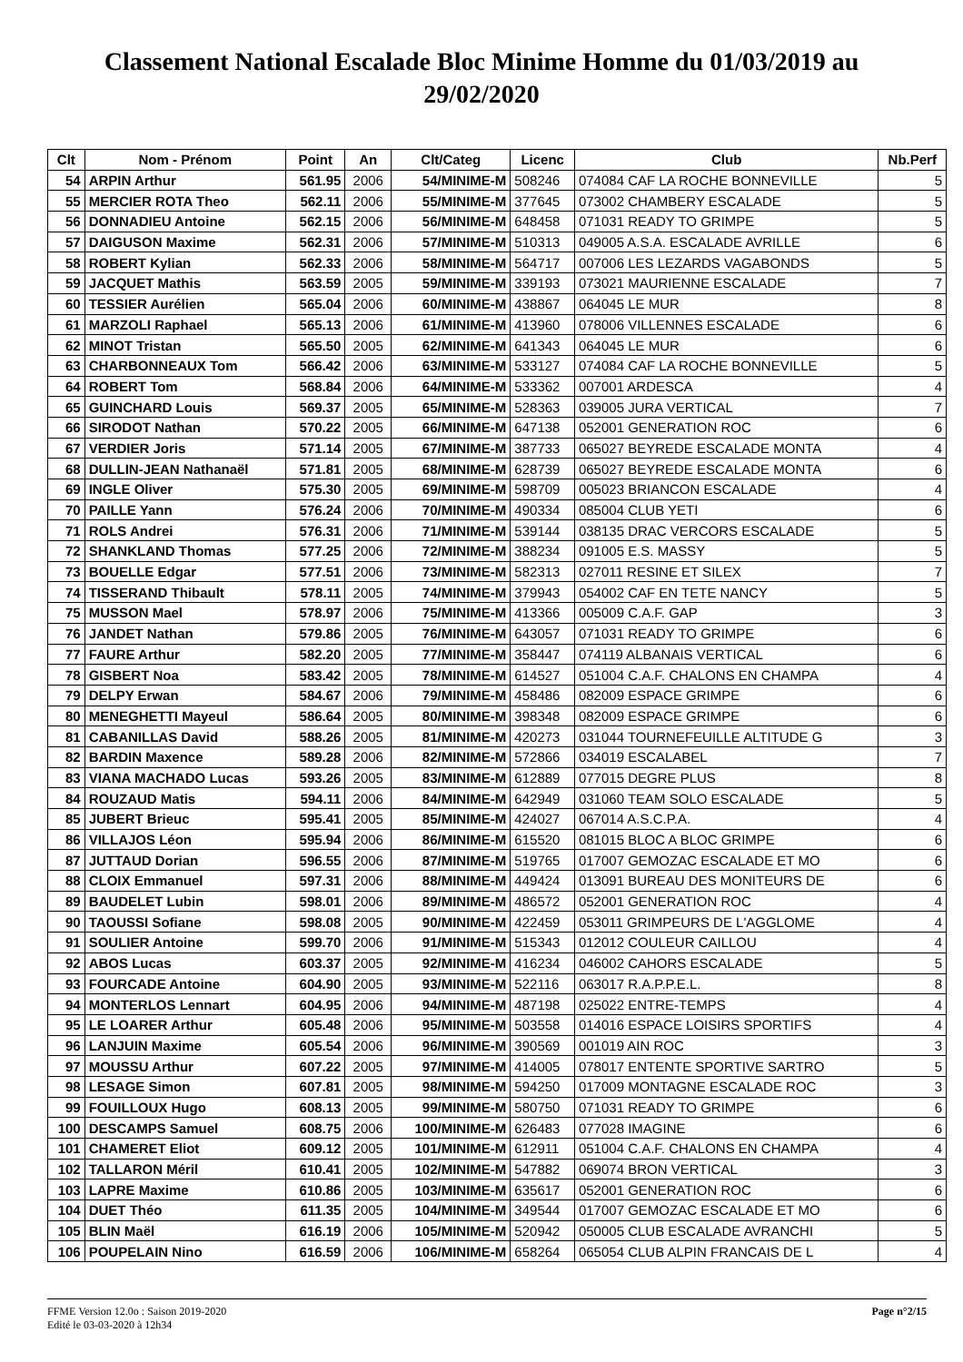Classement National Escalade Bloc Minime Homme du 01/03/2019 au 29/02/2020
| Clt | Nom - Prénom | Point | An | Clt/Categ | Licenc | Club | Nb.Perf |
| --- | --- | --- | --- | --- | --- | --- | --- |
| 54 | ARPIN Arthur | 561.95 | 2006 | 54/MINIME-M | 508246 | 074084 CAF LA ROCHE BONNEVILLE | 5 |
| 55 | MERCIER ROTA Theo | 562.11 | 2006 | 55/MINIME-M | 377645 | 073002 CHAMBERY ESCALADE | 5 |
| 56 | DONNADIEU Antoine | 562.15 | 2006 | 56/MINIME-M | 648458 | 071031 READY TO GRIMPE | 5 |
| 57 | DAIGUSON Maxime | 562.31 | 2006 | 57/MINIME-M | 510313 | 049005 A.S.A. ESCALADE AVRILLE | 6 |
| 58 | ROBERT Kylian | 562.33 | 2006 | 58/MINIME-M | 564717 | 007006 LES LEZARDS VAGABONDS | 5 |
| 59 | JACQUET Mathis | 563.59 | 2005 | 59/MINIME-M | 339193 | 073021 MAURIENNE ESCALADE | 7 |
| 60 | TESSIER Aurélien | 565.04 | 2006 | 60/MINIME-M | 438867 | 064045 LE MUR | 8 |
| 61 | MARZOLI Raphael | 565.13 | 2006 | 61/MINIME-M | 413960 | 078006 VILLENNES ESCALADE | 6 |
| 62 | MINOT Tristan | 565.50 | 2005 | 62/MINIME-M | 641343 | 064045 LE MUR | 6 |
| 63 | CHARBONNEAUX Tom | 566.42 | 2006 | 63/MINIME-M | 533127 | 074084 CAF LA ROCHE BONNEVILLE | 5 |
| 64 | ROBERT Tom | 568.84 | 2006 | 64/MINIME-M | 533362 | 007001 ARDESCA | 4 |
| 65 | GUINCHARD Louis | 569.37 | 2005 | 65/MINIME-M | 528363 | 039005 JURA VERTICAL | 7 |
| 66 | SIRODOT Nathan | 570.22 | 2005 | 66/MINIME-M | 647138 | 052001 GENERATION ROC | 6 |
| 67 | VERDIER Joris | 571.14 | 2005 | 67/MINIME-M | 387733 | 065027 BEYREDE ESCALADE MONTA | 4 |
| 68 | DULLIN-JEAN Nathanaël | 571.81 | 2005 | 68/MINIME-M | 628739 | 065027 BEYREDE ESCALADE MONTA | 6 |
| 69 | INGLE Oliver | 575.30 | 2005 | 69/MINIME-M | 598709 | 005023 BRIANCON ESCALADE | 4 |
| 70 | PAILLE Yann | 576.24 | 2006 | 70/MINIME-M | 490334 | 085004 CLUB YETI | 6 |
| 71 | ROLS Andrei | 576.31 | 2006 | 71/MINIME-M | 539144 | 038135 DRAC VERCORS ESCALADE | 5 |
| 72 | SHANKLAND Thomas | 577.25 | 2006 | 72/MINIME-M | 388234 | 091005 E.S. MASSY | 5 |
| 73 | BOUELLE Edgar | 577.51 | 2006 | 73/MINIME-M | 582313 | 027011 RESINE ET SILEX | 7 |
| 74 | TISSERAND Thibault | 578.11 | 2005 | 74/MINIME-M | 379943 | 054002 CAF EN TETE NANCY | 5 |
| 75 | MUSSON Mael | 578.97 | 2006 | 75/MINIME-M | 413366 | 005009 C.A.F. GAP | 3 |
| 76 | JANDET Nathan | 579.86 | 2005 | 76/MINIME-M | 643057 | 071031 READY TO GRIMPE | 6 |
| 77 | FAURE Arthur | 582.20 | 2005 | 77/MINIME-M | 358447 | 074119 ALBANAIS VERTICAL | 6 |
| 78 | GISBERT Noa | 583.42 | 2005 | 78/MINIME-M | 614527 | 051004 C.A.F. CHALONS EN CHAMPA | 4 |
| 79 | DELPY Erwan | 584.67 | 2006 | 79/MINIME-M | 458486 | 082009 ESPACE GRIMPE | 6 |
| 80 | MENEGHETTI Mayeul | 586.64 | 2005 | 80/MINIME-M | 398348 | 082009 ESPACE GRIMPE | 6 |
| 81 | CABANILLAS David | 588.26 | 2005 | 81/MINIME-M | 420273 | 031044 TOURNEFEUILLE ALTITUDE G | 3 |
| 82 | BARDIN Maxence | 589.28 | 2006 | 82/MINIME-M | 572866 | 034019 ESCALABEL | 7 |
| 83 | VIANA MACHADO Lucas | 593.26 | 2005 | 83/MINIME-M | 612889 | 077015 DEGRE PLUS | 8 |
| 84 | ROUZAUD Matis | 594.11 | 2006 | 84/MINIME-M | 642949 | 031060 TEAM SOLO ESCALADE | 5 |
| 85 | JUBERT Brieuc | 595.41 | 2005 | 85/MINIME-M | 424027 | 067014 A.S.C.P.A. | 4 |
| 86 | VILLAJOS Léon | 595.94 | 2006 | 86/MINIME-M | 615520 | 081015 BLOC A BLOC GRIMPE | 6 |
| 87 | JUTTAUD Dorian | 596.55 | 2006 | 87/MINIME-M | 519765 | 017007 GEMOZAC ESCALADE ET MO | 6 |
| 88 | CLOIX Emmanuel | 597.31 | 2006 | 88/MINIME-M | 449424 | 013091 BUREAU DES MONITEURS DE | 6 |
| 89 | BAUDELET Lubin | 598.01 | 2006 | 89/MINIME-M | 486572 | 052001 GENERATION ROC | 4 |
| 90 | TAOUSSI Sofiane | 598.08 | 2005 | 90/MINIME-M | 422459 | 053011 GRIMPEURS DE L'AGGLOME | 4 |
| 91 | SOULIER Antoine | 599.70 | 2006 | 91/MINIME-M | 515343 | 012012 COULEUR CAILLOU | 4 |
| 92 | ABOS Lucas | 603.37 | 2005 | 92/MINIME-M | 416234 | 046002 CAHORS ESCALADE | 5 |
| 93 | FOURCADE Antoine | 604.90 | 2005 | 93/MINIME-M | 522116 | 063017 R.A.P.P.E.L. | 8 |
| 94 | MONTERLOS Lennart | 604.95 | 2006 | 94/MINIME-M | 487198 | 025022 ENTRE-TEMPS | 4 |
| 95 | LE LOARER Arthur | 605.48 | 2006 | 95/MINIME-M | 503558 | 014016 ESPACE LOISIRS SPORTIFS | 4 |
| 96 | LANJUIN Maxime | 605.54 | 2006 | 96/MINIME-M | 390569 | 001019 AIN ROC | 3 |
| 97 | MOUSSU Arthur | 607.22 | 2005 | 97/MINIME-M | 414005 | 078017 ENTENTE SPORTIVE SARTRO | 5 |
| 98 | LESAGE Simon | 607.81 | 2005 | 98/MINIME-M | 594250 | 017009 MONTAGNE ESCALADE ROC | 3 |
| 99 | FOUILLOUX Hugo | 608.13 | 2005 | 99/MINIME-M | 580750 | 071031 READY TO GRIMPE | 6 |
| 100 | DESCAMPS Samuel | 608.75 | 2006 | 100/MINIME-M | 626483 | 077028 IMAGINE | 6 |
| 101 | CHAMERET Eliot | 609.12 | 2005 | 101/MINIME-M | 612911 | 051004 C.A.F. CHALONS EN CHAMPA | 4 |
| 102 | TALLARON Méril | 610.41 | 2005 | 102/MINIME-M | 547882 | 069074 BRON VERTICAL | 3 |
| 103 | LAPRE Maxime | 610.86 | 2005 | 103/MINIME-M | 635617 | 052001 GENERATION ROC | 6 |
| 104 | DUET Théo | 611.35 | 2005 | 104/MINIME-M | 349544 | 017007 GEMOZAC ESCALADE ET MO | 6 |
| 105 | BLIN Maël | 616.19 | 2006 | 105/MINIME-M | 520942 | 050005 CLUB ESCALADE AVRANCHI | 5 |
| 106 | POUPELAIN Nino | 616.59 | 2006 | 106/MINIME-M | 658264 | 065054 CLUB ALPIN FRANCAIS DE L | 4 |
FFME Version 12.0o : Saison 2019-2020
Edité le 03-03-2020 à 12h34
Page n°2/15